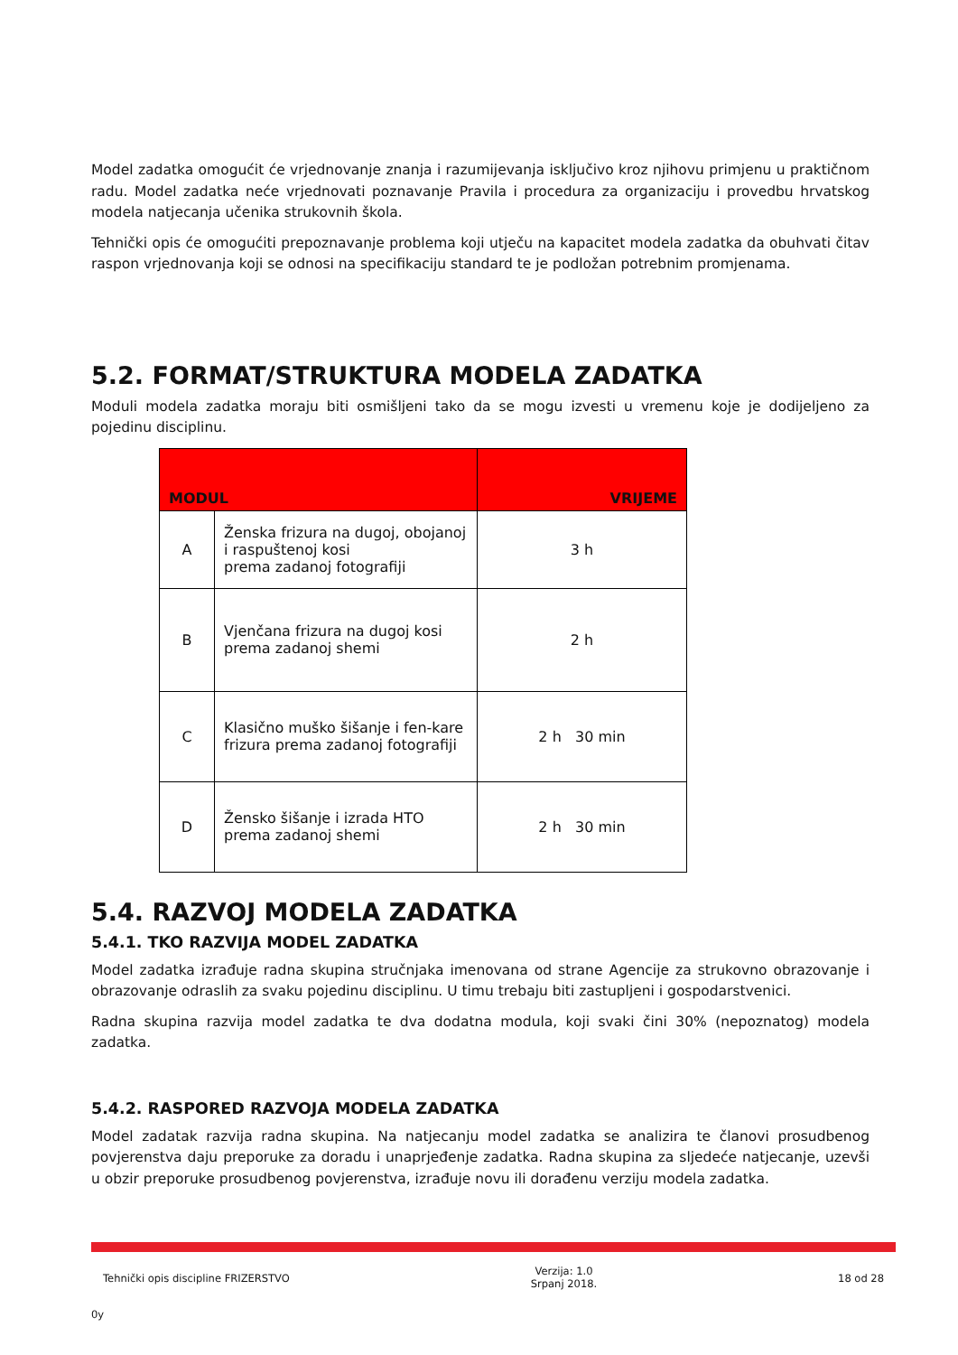Model zadatka omogućit će vrjednovanje znanja i razumijevanja isključivo kroz njihovu primjenu u praktičnom radu. Model zadatka neće vrjednovati poznavanje Pravila i procedura za organizaciju i provedbu hrvatskog modela natjecanja učenika strukovnih škola.
Tehnički opis će omogućiti prepoznavanje problema koji utječu na kapacitet modela zadatka da obuhvati čitav raspon vrjednovanja koji se odnosi na specifikaciju standard te je podložan potrebnim promjenama.
5.2. FORMAT/STRUKTURA MODELA ZADATKA
Moduli modela zadatka moraju biti osmišljeni tako da se mogu izvesti u vremenu koje je dodijeljeno za pojedinu disciplinu.
| MODUL | | VRIJEME |
| --- | --- | --- |
| A | Ženska frizura na dugoj, obojanoj i raspuštenoj kosi prema zadanoj fotografiji | 3 h |
| B | Vjenčana frizura na dugoj kosi prema zadanoj shemi | 2 h |
| C | Klasično muško šišanje i fen-kare frizura prema zadanoj fotografiji | 2 h 30 min |
| D | Žensko šišanje i izrada HTO prema zadanoj shemi | 2 h 30 min |
5.4. RAZVOJ MODELA ZADATKA
5.4.1. TKO RAZVIJA MODEL ZADATKA
Model zadatka izrađuje radna skupina stručnjaka imenovana od strane Agencije za strukovno obrazovanje i obrazovanje odraslih za svaku pojedinu disciplinu. U timu trebaju biti zastupljeni i gospodarstvenici.
Radna skupina razvija model zadatka te dva dodatna modula, koji svaki čini 30% (nepoznatog) modela zadatka.
5.4.2. RASPORED RAZVOJA MODELA ZADATKA
Model zadatak razvija radna skupina. Na natjecanju model zadatka se analizira te članovi prosudbenog povjerenstva daju preporuke za doradu i unaprjeđenje zadatka. Radna skupina za sljedeće natjecanje, uzevši u obzir preporuke prosudbenog povjerenstva, izrađuje novu ili dorađenu verziju modela zadatka.
Tehnički opis discipline FRIZERSTVO Verzija: 1.0
Srpanj 2018. 18 od 28
0y